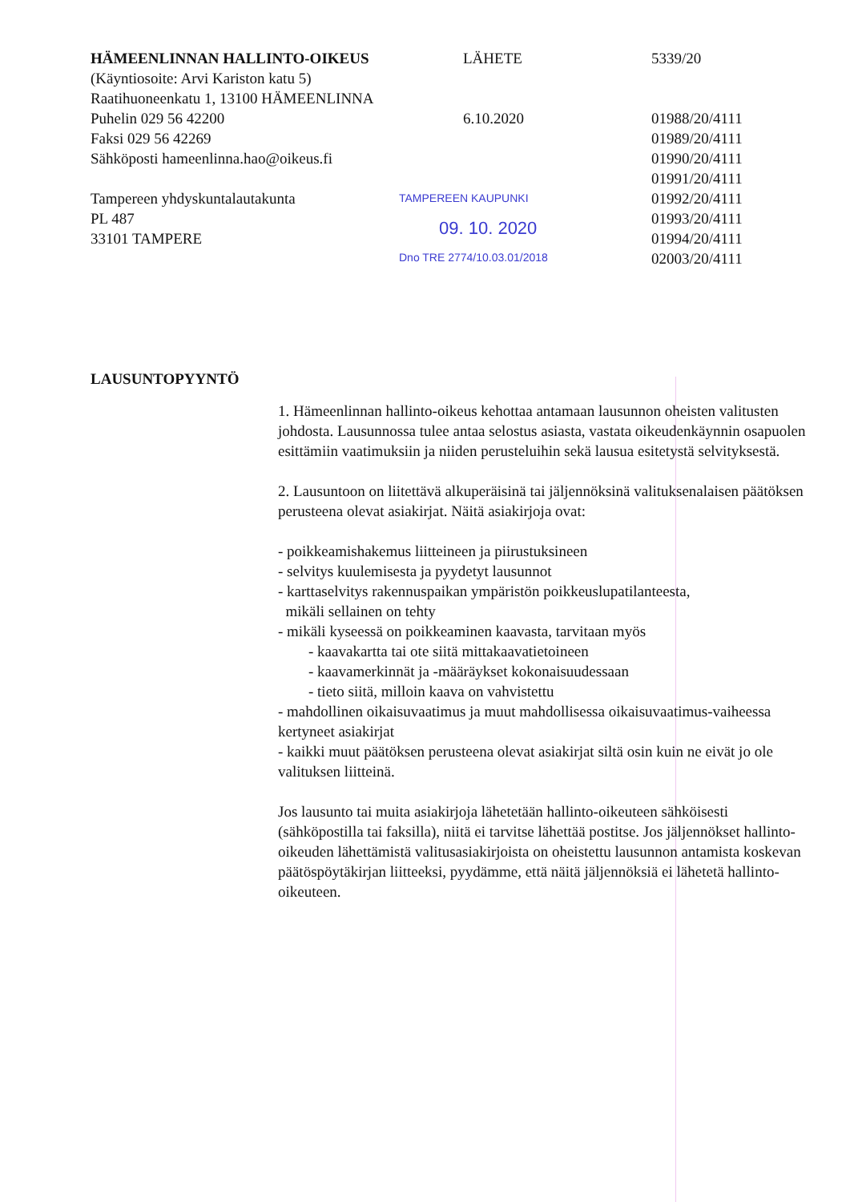HÄMEENLINNAN HALLINTO-OIKEUS
(Käyntiosoite: Arvi Kariston katu 5)
Raatihuoneenkatu 1, 13100 HÄMEENLINNA
Puhelin 029 56 42200
Faksi 029 56 42269
Sähköposti hameenlinna.hao@oikeus.fi
Tampereen yhdyskuntalautakunta
PL 487
33101 TAMPERE
LAUSUNTOPYYNTÖ
LÄHETE
6.10.2020
TAMPEREEN KAUPUNKI
09. 10. 2020
Dno TRE 2774/10.03.01/2018
5339/20
01988/20/4111
01989/20/4111
01990/20/4111
01991/20/4111
01992/20/4111
01993/20/4111
01994/20/4111
02003/20/4111
1. Hämeenlinnan hallinto-oikeus kehottaa antamaan lausunnon oheisten valitusten johdosta. Lausunnossa tulee antaa selostus asiasta, vastata oikeudenkäynnin osapuolen esittämiin vaatimuksiin ja niiden perusteluihin sekä lausua esitetystä selvityksestä.
2. Lausuntoon on liitettävä alkuperäisinä tai jäljennöksinä valituksenalaisen päätöksen perusteena olevat asiakirjat. Näitä asiakirjoja ovat:
- poikkeamishakemus liitteineen ja piirustuksineen
- selvitys kuulemisesta ja pyydetyt lausunnot
- karttaselvitys rakennuspaikan ympäristön poikkeuslupatilanteesta,
mikäli sellainen on tehty
- mikäli kyseessä on poikkeaminen kaavasta, tarvitaan myös
- kaavakartta tai ote siitä mittakaavatietoineen
- kaavamerkinnät ja -määräykset kokonaisuudessaan
- tieto siitä, milloin kaava on vahvistettu
- mahdollinen oikaisuvaatimus ja muut mahdollisessa oikaisuvaatimus-vaiheessa kertyneet asiakirjat
- kaikki muut päätöksen perusteena olevat asiakirjat siltä osin kuin ne eivät jo ole valituksen liitteinä.
Jos lausunto tai muita asiakirjoja lähetetään hallinto-oikeuteen sähköisesti (sähköpostilla tai faksilla), niitä ei tarvitse lähettää postitse. Jos jäljennökset hallinto-oikeuden lähettämistä valitusasiakirjoista on oheistettu lausunnon antamista koskevan päätöspöytäkirjan liitteeksi, pyydämme, että näitä jäljennöksiä ei lähetetä hallinto-oikeuteen.